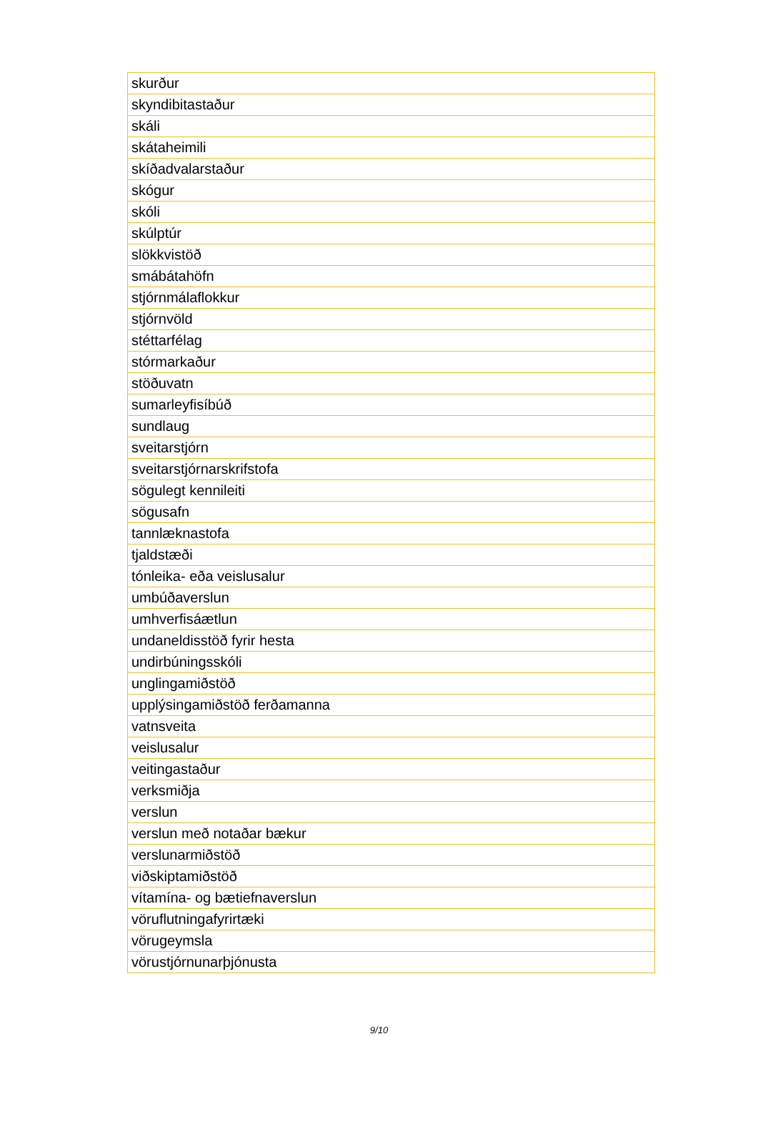| skurður |
| skyndibitastaður |
| skáli |
| skátaheimili |
| skíðadvalarstaður |
| skógur |
| skóli |
| skúlptúr |
| slökkvistöð |
| smábátahöfn |
| stjórnmálaflokkur |
| stjórnvöld |
| stéttarfélag |
| stórmarkaður |
| stöðuvatn |
| sumarleyfisíbúð |
| sundlaug |
| sveitarstjórn |
| sveitarstjórnarskrifstofa |
| sögulegt kennileiti |
| sögusafn |
| tannlæknastofa |
| tjaldstæði |
| tónleika- eða veislusalur |
| umbúðaverslun |
| umhverfisáætlun |
| undaneldisstöð fyrir hesta |
| undirbúningsskóli |
| unglingamiðstöð |
| upplýsingamiðstöð ferðamanna |
| vatnsveita |
| veislusalur |
| veitingastaður |
| verksmiðja |
| verslun |
| verslun með notaðar bækur |
| verslunarmiðstöð |
| viðskiptamiðstöð |
| vítamína- og bætiefnaverslun |
| vöruflutningafyrirtæki |
| vörugeymsla |
| vörustjórnunarþjónusta |
9/10